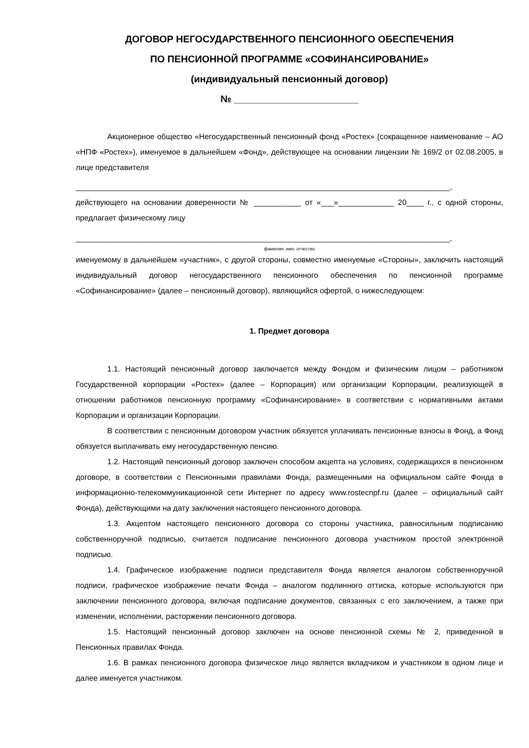ДОГОВОР НЕГОСУДАРСТВЕННОГО ПЕНСИОННОГО ОБЕСПЕЧЕНИЯ
ПО ПЕНСИОННОЙ ПРОГРАММЕ «СОФИНАНСИРОВАНИЕ»
(индивидуальный пенсионный договор)
№ _______________________
Акционерное общество «Негосударственный пенсионный фонд «Ростех» (сокращенное наименование – АО «НПФ «Ростех»), именуемое в дальнейшем «Фонд», действующее на основании лицензии № 169/2 от 02.08.2005, в лице представителя
_______________________________________________________________________________________,
действующего на основании доверенности № ___________ от «___»_____________ 20____ г., с одной стороны, предлагает физическому лицу
_______________________________________________________________________________________,
фамилия, имя, отчество
именуемому в дальнейшем «участник», с другой стороны, совместно именуемые «Стороны», заключить настоящий индивидуальный договор негосударственного пенсионного обеспечения по пенсионной программе «Софинансирование» (далее – пенсионный договор), являющийся офертой, о нижеследующем:
1. Предмет договора
1.1. Настоящий пенсионный договор заключается между Фондом и физическим лицом – работником Государственной корпорации «Ростех» (далее – Корпорация) или организации Корпорации, реализующей в отношении работников пенсионную программу «Софинансирование» в соответствии с нормативными актами Корпорации и организации Корпорации.
В соответствии с пенсионным договором участник обязуется уплачивать пенсионные взносы в Фонд, а Фонд обязуется выплачивать ему негосударственную пенсию.
1.2. Настоящий пенсионный договор заключен способом акцепта на условиях, содержащихся в пенсионном договоре, в соответствии с Пенсионными правилами Фонда, размещенными на официальном сайте Фонда в информационно-телекоммуникационной сети Интернет по адресу www.rostecnpf.ru (далее – официальный сайт Фонда), действующими на дату заключения настоящего пенсионного договора.
1.3. Акцептом настоящего пенсионного договора со стороны участника, равносильным подписанию собственноручной подписью, считается подписание пенсионного договора участником простой электронной подписью.
1.4. Графическое изображение подписи представителя Фонда является аналогом собственноручной подписи, графическое изображение печати Фонда – аналогом подлинного оттиска, которые используются при заключении пенсионного договора, включая подписание документов, связанных с его заключением, а также при изменении, исполнении, расторжении пенсионного договора.
1.5. Настоящий пенсионный договор заключен на основе пенсионной схемы № 2, приведенной в Пенсионных правилах Фонда.
1.6. В рамках пенсионного договора физическое лицо является вкладчиком и участником в одном лице и далее именуется участником.